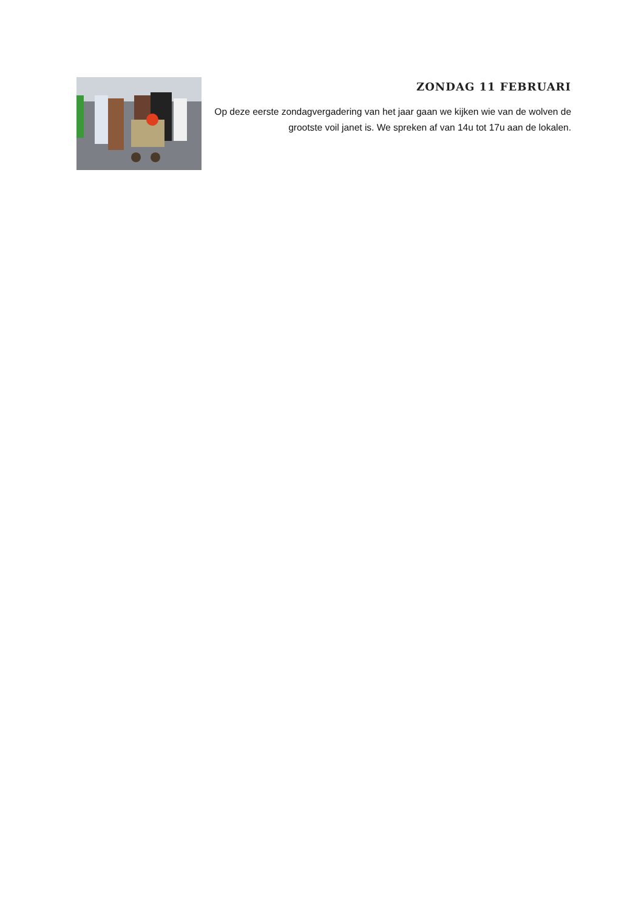ZONDAG 11 FEBRUARI
Op deze eerste zondagvergadering van het jaar gaan we kijken wie van de wolven de grootste voil janet is. We spreken af van 14u tot 17u aan de lokalen.